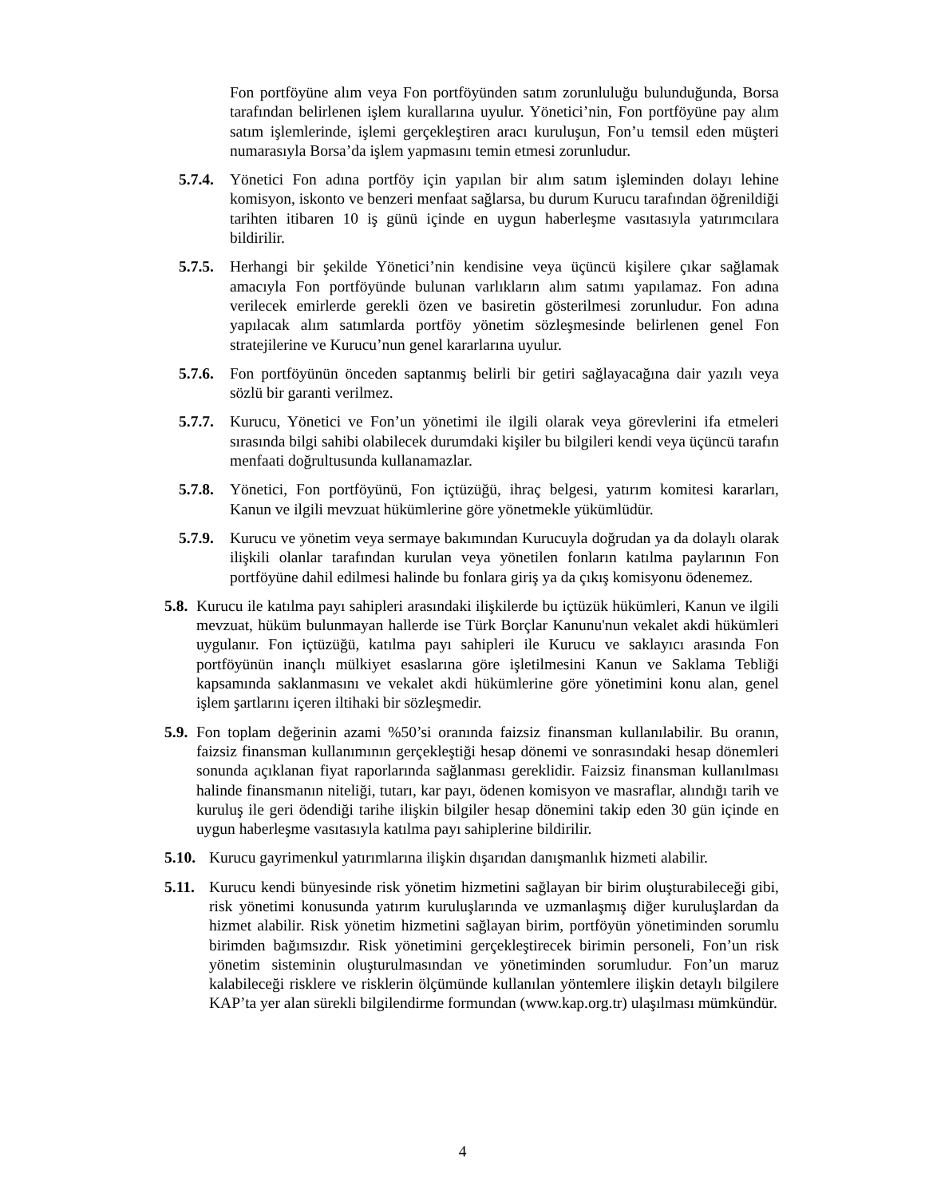Fon portföyüne alım veya Fon portföyünden satım zorunluluğu bulunduğunda, Borsa tarafından belirlenen işlem kurallarına uyulur. Yönetici’nin, Fon portföyüne pay alım satım işlemlerinde, işlemi gerçekleştiren aracı kuruluşun, Fon’u temsil eden müşteri numarasıyla Borsa’da işlem yapmasını temin etmesi zorunludur.
5.7.4. Yönetici Fon adına portföy için yapılan bir alım satım işleminden dolayı lehine komisyon, iskonto ve benzeri menfaat sağlarsa, bu durum Kurucu tarafından öğrenildiği tarihten itibaren 10 iş günü içinde en uygun haberleşme vasıtasıyla yatırımcılara bildirilir.
5.7.5. Herhangi bir şekilde Yönetici’nin kendisine veya üçüncü kişilere çıkar sağlamak amacıyla Fon portföyünde bulunan varlıkların alım satımı yapılamaz. Fon adına verilecek emirlerde gerekli özen ve basiretin gösterilmesi zorunludur. Fon adına yapılacak alım satımlarda portföy yönetim sözleşmesinde belirlenen genel Fon stratejilerine ve Kurucu’nun genel kararlarına uyulur.
5.7.6. Fon portföyünün önceden saptanmış belirli bir getiri sağlayacağına dair yazılı veya sözlü bir garanti verilmez.
5.7.7. Kurucu, Yönetici ve Fon’un yönetimi ile ilgili olarak veya görevlerini ifa etmeleri sırasında bilgi sahibi olabilecek durumdaki kişiler bu bilgileri kendi veya üçüncü tarafın menfaati doğrultusunda kullanamazlar.
5.7.8. Yönetici, Fon portföyünü, Fon içtüzüğü, ihraç belgesi, yatırım komitesi kararları, Kanun ve ilgili mevzuat hükümlerine göre yönetmekle yükümlüdür.
5.7.9. Kurucu ve yönetim veya sermaye bakımından Kurucuyla doğrudan ya da dolaylı olarak ilişkili olanlar tarafından kurulan veya yönetilen fonların katılma paylarının Fon portföyüne dahil edilmesi halinde bu fonlara giriş ya da çıkış komisyonu ödenemez.
5.8. Kurucu ile katılma payı sahipleri arasındaki ilişkilerde bu içtüzük hükümleri, Kanun ve ilgili mevzuat, hüküm bulunmayan hallerde ise Türk Borçlar Kanunu'nun vekalet akdi hükümleri uygulanır. Fon içtüzüğü, katılma payı sahipleri ile Kurucu ve saklayıcı arasında Fon portföyünün inançlı mülkiyet esaslarına göre işletilmesini Kanun ve Saklama Tebliği kapsamında saklanmasını ve vekalet akdi hükümlerine göre yönetimini konu alan, genel işlem şartlarını içeren iltihaki bir sözleşmedir.
5.9. Fon toplam değerinin azami %50’si oranında faizsiz finansman kullanılabilir. Bu oranın, faizsiz finansman kullanımının gerçekleştiği hesap dönemi ve sonrasındaki hesap dönemleri sonunda açıklanan fiyat raporlarında sağlanması gereklidir. Faizsiz finansman kullanılması halinde finansmanın niteliği, tutarı, kar payı, ödenen komisyon ve masraflar, alındığı tarih ve kuruluş ile geri ödendiği tarihe ilişkin bilgiler hesap dönemini takip eden 30 gün içinde en uygun haberleşme vasıtasıyla katılma payı sahiplerine bildirilir.
5.10. Kurucu gayrimenkul yatırımlarına ilişkin dışarıdan danışmanlık hizmeti alabilir.
5.11. Kurucu kendi bünyesinde risk yönetim hizmetini sağlayan bir birim oluşturabileceği gibi, risk yönetimi konusunda yatırım kuruluşlarında ve uzmanlaşmış diğer kuruluşlardan da hizmet alabilir. Risk yönetim hizmetini sağlayan birim, portföyün yönetiminden sorumlu birimden bağımsızdır. Risk yönetimini gerçekleştirecek birimin personeli, Fon’un risk yönetim sisteminin oluşturulmasından ve yönetiminden sorumludur. Fon’un maruz kalabileceği risklere ve risklerin ölçümünde kullanılan yöntemlere ilişkin detaylı bilgilere KAP’ta yer alan sürekli bilgilendirme formundan (www.kap.org.tr) ulaşılması mümkündür.
4